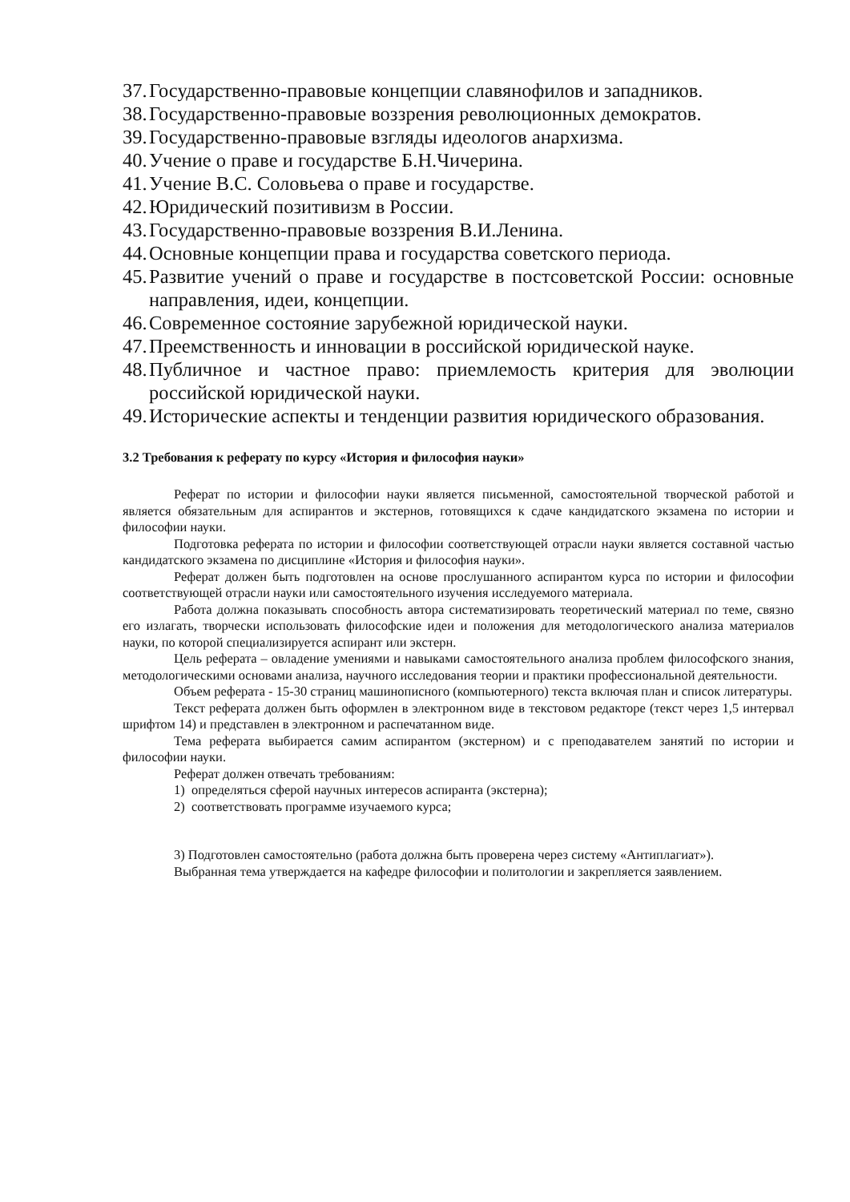37. Государственно-правовые концепции славянофилов и западников.
38. Государственно-правовые воззрения революционных демократов.
39. Государственно-правовые взгляды идеологов анархизма.
40. Учение о праве и государстве Б.Н.Чичерина.
41. Учение В.С. Соловьева о праве и государстве.
42. Юридический позитивизм в России.
43. Государственно-правовые воззрения В.И.Ленина.
44. Основные концепции права и государства советского периода.
45. Развитие учений о праве и государстве в постсоветской России: основные направления, идеи, концепции.
46. Современное состояние зарубежной юридической науки.
47. Преемственность и инновации в российской юридической науке.
48. Публичное и частное право: приемлемость критерия для эволюции российской юридической науки.
49. Исторические аспекты и тенденции развития юридического образования.
3.2 Требования к реферату по курсу «История и философия науки»
Реферат по истории и философии науки является письменной, самостоятельной творческой работой и является обязательным для аспирантов и экстернов, готовящихся к сдаче кандидатского экзамена по истории и философии науки.
Подготовка реферата по истории и философии соответствующей отрасли науки является составной частью кандидатского экзамена по дисциплине «История и философия науки».
Реферат должен быть подготовлен на основе прослушанного аспирантом курса по истории и философии соответствующей отрасли науки или самостоятельного изучения исследуемого материала.
Работа должна показывать способность автора систематизировать теоретический материал по теме, связно его излагать, творчески использовать философские идеи и положения для методологического анализа материалов науки, по которой специализируется аспирант или экстерн.
Цель реферата – овладение умениями и навыками самостоятельного анализа проблем философского знания, методологическими основами анализа, научного исследования теории и практики профессиональной деятельности.
Объем реферата - 15-30 страниц машинописного (компьютерного) текста включая план и список литературы.
Текст реферата должен быть оформлен в электронном виде в текстовом редакторе (текст через 1,5 интервал шрифтом 14) и представлен в электронном и распечатанном виде.
Тема реферата выбирается самим аспирантом (экстерном) и с преподавателем занятий по истории и философии науки.
Реферат должен отвечать требованиям:
1) определяться сферой научных интересов аспиранта (экстерна);
2) соответствовать программе изучаемого курса;
3) Подготовлен самостоятельно (работа должна быть проверена через систему «Антиплагиат»).
Выбранная тема утверждается на кафедре философии и политологии и закрепляется заявлением.